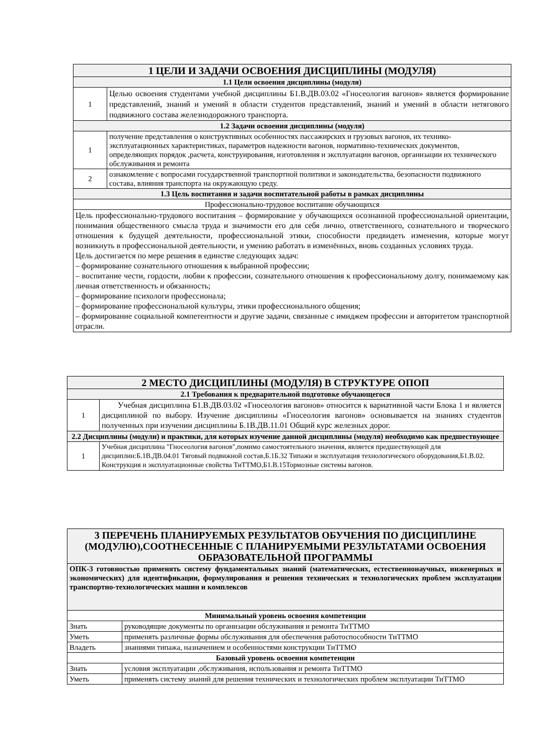| 1 ЦЕЛИ И ЗАДАЧИ ОСВОЕНИЯ ДИСЦИПЛИНЫ (МОДУЛЯ) | |
| --- | --- |
| 1.1 Цели освоения дисциплины (модуля) | |
| 1 | Целью освоения студентами учебной дисциплины Б1.В.ДВ.03.02 «Гносеология вагонов» является формирование представлений, знаний и умений в области студентов представлений, знаний и умений в области нетягового подвижного состава железнодорожного транспорта. |
| 1.2 Задачи освоения дисциплины (модуля) | |
| 1 | получение представления о конструктивных особенностях пассажирских и грузовых вагонов, их технико-эксплуатационных характеристиках, параметров надежности вагонов, нормативно-технических документов, определяющих порядок ,расчета, конструирования, изготовления и эксплуатации вагонов, организации их технического обслуживания и ремонта |
| 2 | ознакомление с вопросами государственной транспортной политики и законодательства, безопасности подвижного состава, влияния транспорта на окружающую среду. |
| 1.3 Цель воспитания и задачи воспитательной работы в рамках дисциплины | |
| Профессионально-трудовое воспитание обучающихся | |
| Цель профессионально-трудового воспитания – формирование у обучающихся осознанной профессиональной ориентации, понимания общественного смысла труда и значимости его для себя лично, ответственного, сознательного и творческого отношения к будущей деятельности, профессиональной этики, способности предвидеть изменения, которые могут возникнуть в профессиональной деятельности, и умению работать в изменённых, вновь созданных условиях труда. Цель достигается по мере решения в единстве следующих задач: – формирование сознательного отношения к выбранной профессии; – воспитание чести, гордости, любви к профессии, сознательного отношения к профессиональному долгу, понимаемому как личная ответственность и обязанность; – формирование психологи профессионала; – формирование профессиональной культуры, этики профессионального общения; – формирование социальной компетентности и другие задачи, связанные с имиджем профессии и авторитетом транспортной отрасли. | |
| 2 МЕСТО ДИСЦИПЛИНЫ (МОДУЛЯ) В СТРУКТУРЕ ОПОП | |
| --- | --- |
| 2.1 Требования к предварительной подготовке обучающегося | |
| 1 | Учебная дисциплина Б1.В.ДВ.03.02 «Гносеология вагонов» относится к вариативной части Блока 1 и является дисциплиной по выбору. Изучение дисциплины «Гносеология вагонов» основывается на знаниях студентов полученных при изучении дисциплины Б.1В.ДВ.11.01 Общий курс железных дорог. |
| 2.2 Дисциплины (модули) и практики, для которых изучение данной дисциплины (модуля) необходимо как предшествующее | |
| 1 | Учебная дисциплина "Гносеология вагонов",помимо самостоятельного значения, является предшествующей для дисциплин:Б.1В.ДВ.04.01 Тяговый подвижной состав,Б.1Б.32 Типажи и эксплуатация технологического оборудования,Б1.В.02. Конструкция и эксплуатационные свойства ТиТТМО,Б1.В.15Тормозные системы вагонов. |
| 3 ПЕРЕЧЕНЬ ПЛАНИРУЕМЫХ РЕЗУЛЬТАТОВ ОБУЧЕНИЯ ПО ДИСЦИПЛИНЕ (МОДУЛЮ),СООТНЕСЕННЫЕ С ПЛАНИРУЕМЫМИ РЕЗУЛЬТАТАМИ ОСВОЕНИЯ ОБРАЗОВАТЕЛЬНОЙ ПРОГРАММЫ | |
| --- | --- |
| ОПК-3 готовностью применять систему фундаментальных знаний (математических, естественнонаучных, инженерных и экономических) для идентификации, формулирования и решения технических и технологических проблем эксплуатации транспортно-технологических машин и комплексов | |
| Минимальный уровень освоения компетенции | |
| Знать | руководящие документы по организации обслуживания и ремонта ТиТТМО |
| Уметь | применять различные формы обслуживания для обеспечения работоспособности ТиТТМО |
| Владеть | знаниями типажа, назначением и особенностями конструкции ТиТТМО |
| Базовый уровень освоения компетенции | |
| Знать | условия эксплуатации ,обслуживания, использования и ремонта ТиТТМО |
| Уметь | применять систему знаний для решения технических и технологических проблем эксплуатации ТиТТМО |